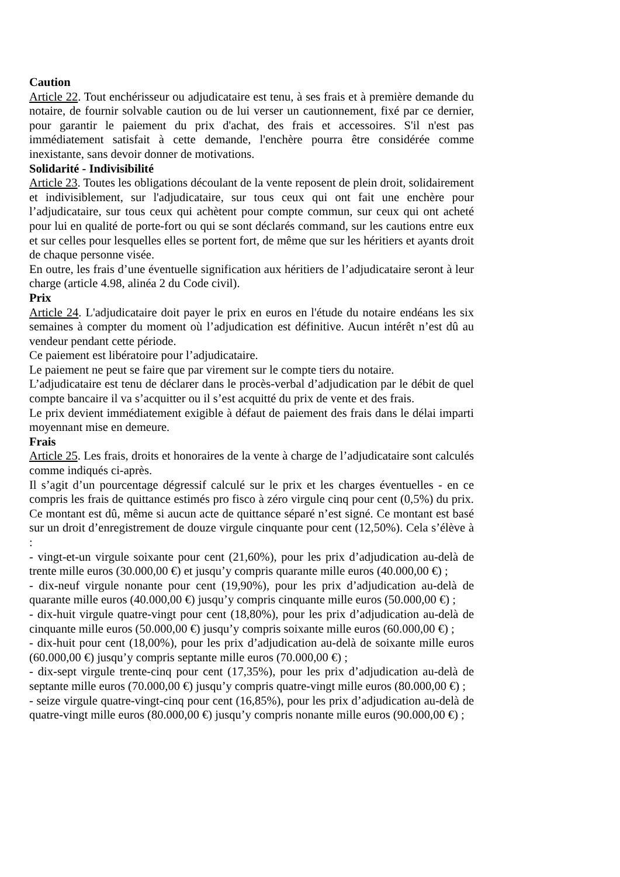Caution
Article 22. Tout enchérisseur ou adjudicataire est tenu, à ses frais et à première demande du notaire, de fournir solvable caution ou de lui verser un cautionnement, fixé par ce dernier, pour garantir le paiement du prix d'achat, des frais et accessoires. S'il n'est pas immédiatement satisfait à cette demande, l'enchère pourra être considérée comme inexistante, sans devoir donner de motivations.
Solidarité - Indivisibilité
Article 23. Toutes les obligations découlant de la vente reposent de plein droit, solidairement et indivisiblement, sur l'adjudicataire, sur tous ceux qui ont fait une enchère pour l’adjudicataire, sur tous ceux qui achètent pour compte commun, sur ceux qui ont acheté pour lui en qualité de porte-fort ou qui se sont déclarés command, sur les cautions entre eux et sur celles pour lesquelles elles se portent fort, de même que sur les héritiers et ayants droit de chaque personne visée.
En outre, les frais d’une éventuelle signification aux héritiers de l’adjudicataire seront à leur charge (article 4.98, alinéa 2 du Code civil).
Prix
Article 24. L'adjudicataire doit payer le prix en euros en l'étude du notaire endéans les six semaines à compter du moment où l’adjudication est définitive. Aucun intérêt n’est dû au vendeur pendant cette période.
Ce paiement est libératoire pour l’adjudicataire.
Le paiement ne peut se faire que par virement sur le compte tiers du notaire.
L’adjudicataire est tenu de déclarer dans le procès-verbal d’adjudication par le débit de quel compte bancaire il va s’acquitter ou il s’est acquitté du prix de vente et des frais.
Le prix devient immédiatement exigible à défaut de paiement des frais dans le délai imparti moyennant mise en demeure.
Frais
Article 25. Les frais, droits et honoraires de la vente à charge de l’adjudicataire sont calculés comme indiqués ci-après.
Il s’agit d’un pourcentage dégressif calculé sur le prix et les charges éventuelles - en ce compris les frais de quittance estimés pro fisco à zéro virgule cinq pour cent (0,5%) du prix. Ce montant est dû, même si aucun acte de quittance séparé n’est signé. Ce montant est basé sur un droit d’enregistrement de douze virgule cinquante pour cent (12,50%). Cela s’élève à :
- vingt-et-un virgule soixante pour cent (21,60%), pour les prix d’adjudication au-delà de trente mille euros (30.000,00 €) et jusqu’y compris quarante mille euros (40.000,00 €) ;
- dix-neuf virgule nonante pour cent (19,90%), pour les prix d’adjudication au-delà de quarante mille euros (40.000,00 €) jusqu’y compris cinquante mille euros (50.000,00 €) ;
- dix-huit virgule quatre-vingt pour cent (18,80%), pour les prix d’adjudication au-delà de cinquante mille euros (50.000,00 €) jusqu’y compris soixante mille euros (60.000,00 €) ;
- dix-huit pour cent (18,00%), pour les prix d’adjudication au-delà de soixante mille euros (60.000,00 €) jusqu’y compris septante mille euros (70.000,00 €) ;
- dix-sept virgule trente-cinq pour cent (17,35%), pour les prix d’adjudication au-delà de septante mille euros (70.000,00 €) jusqu’y compris quatre-vingt mille euros (80.000,00 €) ;
- seize virgule quatre-vingt-cinq pour cent (16,85%), pour les prix d’adjudication au-delà de quatre-vingt mille euros (80.000,00 €) jusqu’y compris nonante mille euros (90.000,00 €) ;